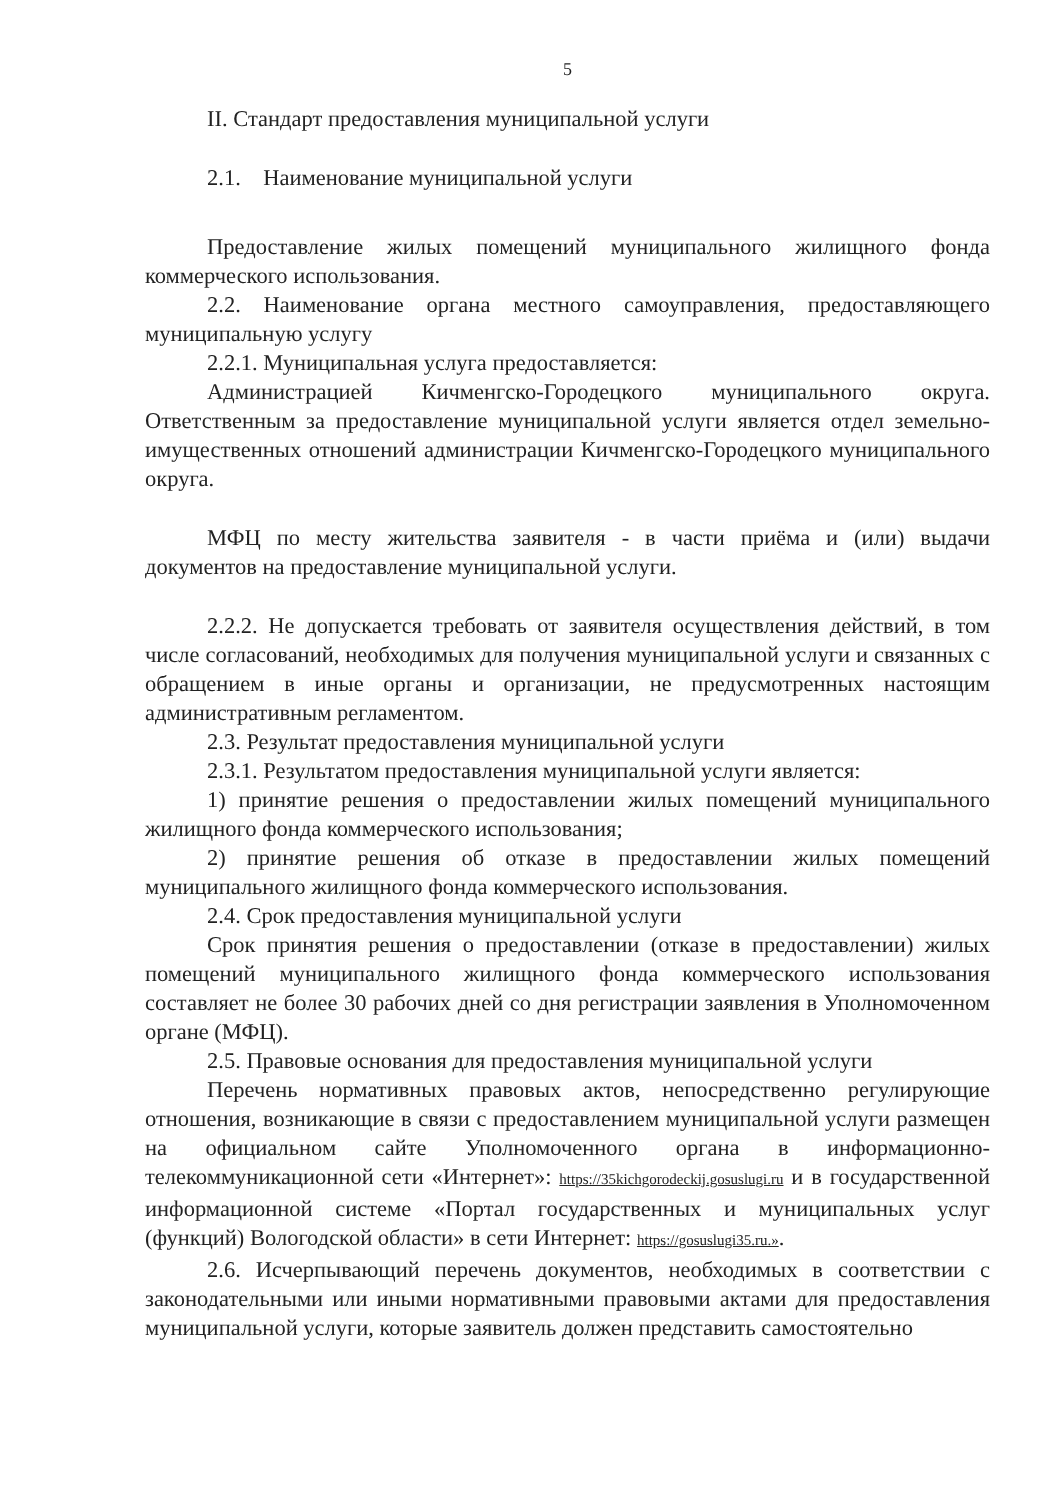5
II. Стандарт предоставления муниципальной услуги
2.1. Наименование муниципальной услуги
Предоставление жилых помещений муниципального жилищного фонда коммерческого использования.
2.2. Наименование органа местного самоуправления, предоставляющего муниципальную услугу
2.2.1. Муниципальная услуга предоставляется:
Администрацией Кичменгско-Городецкого муниципального округа. Ответственным за предоставление муниципальной услуги является отдел земельно-имущественных отношений администрации Кичменгско-Городецкого муниципального округа.
МФЦ по месту жительства заявителя - в части приёма и (или) выдачи документов на предоставление муниципальной услуги.
2.2.2. Не допускается требовать от заявителя осуществления действий, в том числе согласований, необходимых для получения муниципальной услуги и связанных с обращением в иные органы и организации, не предусмотренных настоящим административным регламентом.
2.3. Результат предоставления муниципальной услуги
2.3.1. Результатом предоставления муниципальной услуги является:
1) принятие решения о предоставлении жилых помещений муниципального жилищного фонда коммерческого использования;
2) принятие решения об отказе в предоставлении жилых помещений муниципального жилищного фонда коммерческого использования.
2.4. Срок предоставления муниципальной услуги
Срок принятия решения о предоставлении (отказе в предоставлении) жилых помещений муниципального жилищного фонда коммерческого использования составляет не более 30 рабочих дней со дня регистрации заявления в Уполномоченном органе (МФЦ).
2.5. Правовые основания для предоставления муниципальной услуги
Перечень нормативных правовых актов, непосредственно регулирующие отношения, возникающие в связи с предоставлением муниципальной услуги размещен на официальном сайте Уполномоченного органа в информационно-телекоммуникационной сети «Интернет»: https://35kichgorodeckij.gosuslugi.ru и в государственной информационной системе «Портал государственных и муниципальных услуг (функций) Вологодской области» в сети Интернет: https://gosuslugi35.ru.».
2.6. Исчерпывающий перечень документов, необходимых в соответствии с законодательными или иными нормативными правовыми актами для предоставления муниципальной услуги, которые заявитель должен представить самостоятельно